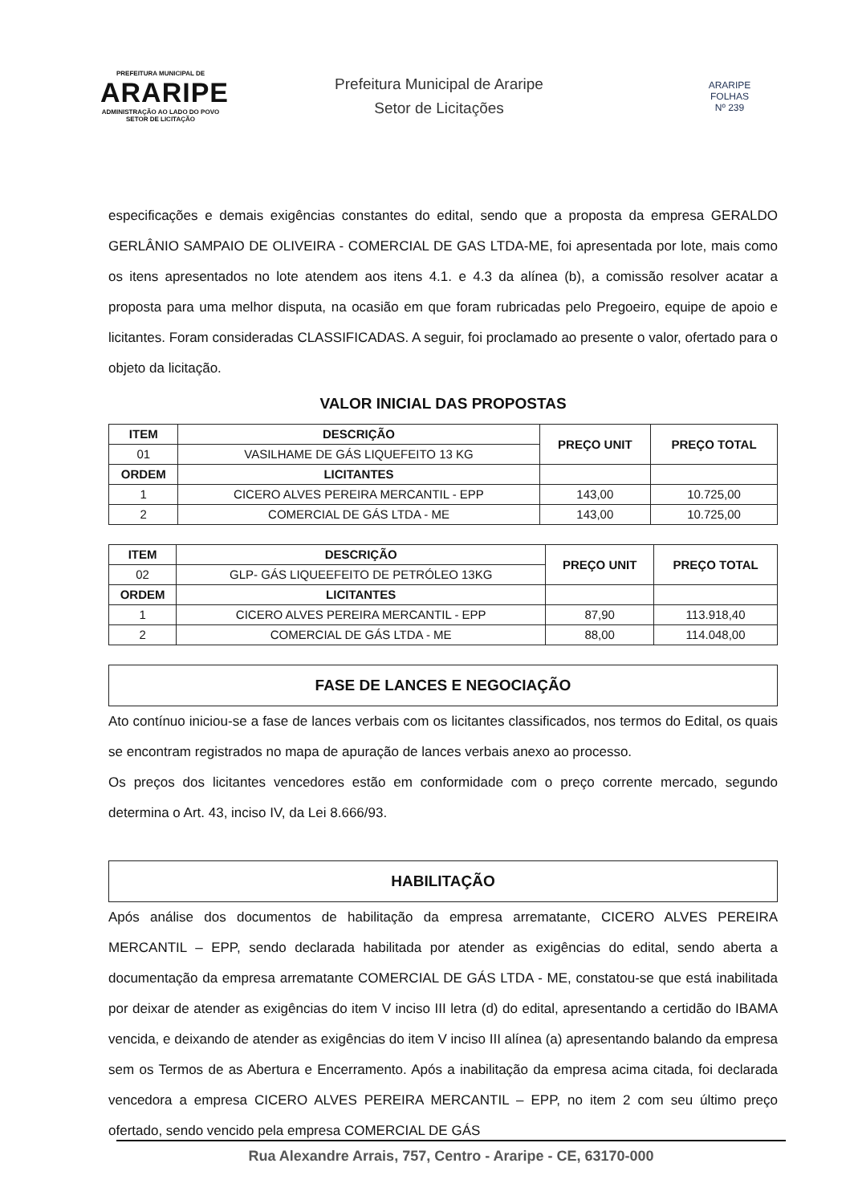PREFEITURA MUNICIPAL DE
ARARIPE
ADMINISTRAÇÃO AO LADO DO POVO
SETOR DE LICITAÇÃO
Prefeitura Municipal de Araripe
Setor de Licitações
ARARIPE
FOLHAS
Nº 239
especificações e demais exigências constantes do edital, sendo que a proposta da empresa GERALDO GERLÂNIO SAMPAIO DE OLIVEIRA - COMERCIAL DE GAS LTDA-ME, foi apresentada por lote, mais como os itens apresentados no lote atendem aos itens 4.1. e 4.3 da alínea (b), a comissão resolver acatar a proposta para uma melhor disputa, na ocasião em que foram rubricadas pelo Pregoeiro, equipe de apoio e licitantes. Foram consideradas CLASSIFICADAS. A seguir, foi proclamado ao presente o valor, ofertado para o objeto da licitação.
VALOR INICIAL DAS PROPOSTAS
| ITEM | DESCRIÇÃO | PREÇO UNIT | PREÇO TOTAL |
| --- | --- | --- | --- |
| 01 | VASILHAME DE GÁS LIQUEFEITO 13 KG | | |
| ORDEM | LICITANTES | | |
| 1 | CICERO ALVES PEREIRA MERCANTIL - EPP | 143,00 | 10.725,00 |
| 2 | COMERCIAL DE GÁS LTDA - ME | 143,00 | 10.725,00 |
| ITEM | DESCRIÇÃO | PREÇO UNIT | PREÇO TOTAL |
| --- | --- | --- | --- |
| 02 | GLP- GÁS LIQUEEFEITO DE PETRÓLEO 13KG | | |
| ORDEM | LICITANTES | | |
| 1 | CICERO ALVES PEREIRA MERCANTIL - EPP | 87,90 | 113.918,40 |
| 2 | COMERCIAL DE GÁS LTDA - ME | 88,00 | 114.048,00 |
FASE DE LANCES E NEGOCIAÇÃO
Ato contínuo iniciou-se a fase de lances verbais com os licitantes classificados, nos termos do Edital, os quais se encontram registrados no mapa de apuração de lances verbais anexo ao processo.
Os preços dos licitantes vencedores estão em conformidade com o preço corrente mercado, segundo determina o Art. 43, inciso IV, da Lei 8.666/93.
HABILITAÇÃO
Após análise dos documentos de habilitação da empresa arrematante, CICERO ALVES PEREIRA MERCANTIL – EPP, sendo declarada habilitada por atender as exigências do edital, sendo aberta a documentação da empresa arrematante COMERCIAL DE GÁS LTDA - ME, constatou-se que está inabilitada por deixar de atender as exigências do item V inciso III letra (d) do edital, apresentando a certidão do IBAMA vencida, e deixando de atender as exigências do item V inciso III alínea (a) apresentando balando da empresa sem os Termos de as Abertura e Encerramento. Após a inabilitação da empresa acima citada, foi declarada vencedora a empresa CICERO ALVES PEREIRA MERCANTIL – EPP, no item 2 com seu último preço ofertado, sendo vencido pela empresa COMERCIAL DE GÁS
Rua Alexandre Arrais, 757, Centro - Araripe - CE, 63170-000